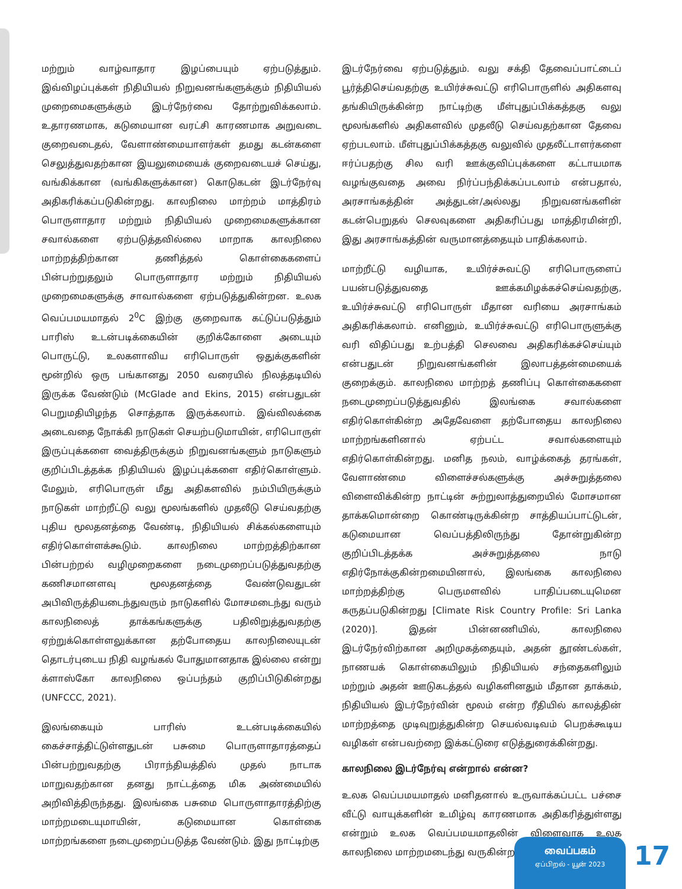மற்றும் வாழ்வாதார இழப்பையும் ஏற்படுத்தும். இவ்விழப்புக்கள் நிதியியல் நிறுவனங்களுக்கும் நிதியியல் முறைமைகளுக்கும் இடர்நேர்வை தோற்றுவிக்கலாம். உதாரணமாக, கடுமையான வரட்சி காரணமாக அறுவடை குறைவடைதல், வேளாண்மையாளர்கள் தமது கடன்களை செலுத்துவதற்கான இயலுமையைக் குறைவடையச் செய்து, வங்கிக்கான (வங்கிகளுக்கான) கொடுகடன் இடர்நேர்வு அதிகரிக்கப்படுகின்றது. காலநிலை மாற்றம் மாத்திரம் பொருளாதார மற்றும் நிதியியல் முறைமைகளுக்கான சவால்களை ஏற்படுத்தவில்லை மாறாக காலநிலை மாற்றத்திற்கான தணித்தல் கொள்கைகளைப் பின்பற்றுதலும் பொருளாதார மற்றும் நிதியியல் முறைமைகளுக்கு சாவால்களை ஏற்படுத்துகின்றன. உலக வெப்பமயமாதல் 2<sup>0</sup>C இற்கு குறைவாக கட்டுப்படுத்தும் பாரிஸ் உடன்படிக்கையின் குறிக்கோளை அடையும் பொருட்டு, உலகளாவிய எரிபொருள் ஒதுக்குகளின் மூன்றில் ஒரு பங்கானது 2050 வரையில் நிலத்தடியில் இருக்க வேண்டும் (McGlade and Ekins, 2015) என்பதுடன் பெறுமதியிழந்த சொத்தாக இருக்கலாம். இவ்விலக்கை அடைவதை நோக்கி நாடுகள் செயற்படுமாயின், எரிபொருள் இருப்புக்களை வைத்திருக்கும் நிறுவனங்களும் நாடுகளும் குறிப்பிடத்தக்க நிதியியல் இழப்புக்களை எதிர்கொள்ளும். மேலும், எரிபொருள் மீது அதிகளவில் நம்பியிருக்கும் நாடுகள் மாற்றீட்டு வலு மூலங்களில் முதலீடு செய்வதற்கு புதிய மூலதனத்தை வேண்டி, நிதியியல் சிக்கல்களையும் எதிர்கொள்ளக்கூடும். காலநிலை மாற்றத்திற்கான பின்பற்றல் வழிமுறைகளை நடைமுறைப்படுத்துவதற்கு கணிசமானளவு மூலதனத்தை வேண்டுவதுடன் அபிவிருத்தியடைந்துவரும் நாடுகளில் மோசமடைந்து வரும் காலநிலைத் தாக்கங்களுக்கு பதிலிறுத்துவதற்கு ஏற்றுக்கொள்ளலுக்கான தற்போதைய காலநிலையுடன் தொடர்புடைய நிதி வழங்கல் போதுமானதாக இல்லை என்று க்ளாஸ்கோ காலநிலை ஒப்பந்தம் குறிப்பிடுகின்றது (UNFCCC, 2021).
இலங்கையும் பாரிஸ் உடன்படிக்கையில் கைச்சாத்திட்டுள்ளதுடன் பசுமை பொருளாதாரத்தைப் பின்பற்றுவதற்கு பிராந்தியத்தில் முதல் நாடாக மாறுவதற்கான தனது நாட்டத்தை மிக அண்மையில் அறிவித்திருந்தது. இலங்கை பசுமை பொருளாதாரத்திற்கு மாற்றமடையுமாயின், கடுமையான கொள்கை மாற்றங்களை நடைமுறைப்படுத்த வேண்டும். இது நாட்டிற்கு
இடர்நேர்வை ஏற்படுத்தும். வலு சக்தி தேவைப்பாட்டைப் பூர்த்திசெய்வதற்கு உயிர்ச்சுவட்டு எரிபொருளில் அதிகளவு தங்கியிருக்கின்ற நாட்டிற்கு மீள்புதுப்பிக்கத்தகு வலு மூலங்களில் அதிகளவில் முதலீடு செய்வதற்கான தேவை ஏற்படலாம். மீள்புதுப்பிக்கத்தகு வலுவில் முதலீட்டாளர்களை ஈர்ப்பதற்கு சில வரி ஊக்குவிப்புக்களை கட்டாயமாக வழங்குவதை அவை நிர்ப்பந்திக்கப்படலாம் என்பதால், அரசாங்கத்தின் அத்துடன்/அல்லது நிறுவனங்களின் கடன்பெறுதல் செலவுகளை அதிகரிப்பது மாத்திரமின்றி, இது அரசாங்கத்தின் வருமானத்தையும் பாதிக்கலாம்.
மாற்றீட்டு வழியாக, உயிர்ச்சுவட்டு எரிபொருளைப் பயன்படுத்துவதை ஊக்கமிழக்கச்செய்வதற்கு, உயிர்ச்சுவட்டு எரிபொருள் மீதான வரியை அரசாங்கம் அதிகரிக்கலாம். எனினும், உயிர்ச்சுவட்டு எரிபொருளுக்கு வரி விதிப்பது உற்பத்தி செலவை அதிகரிக்கச்செய்யும் என்பதுடன் நிறுவனங்களின் இலாபத்தன்மையைக் குறைக்கும். காலநிலை மாற்றத் தணிப்பு கொள்கைகளை நடைமுறைப்படுத்துவதில் இலங்கை சவால்களை எதிர்கொள்கின்ற அதேவேளை தற்போதைய காலநிலை மாற்றங்களினால் ஏற்பட்ட சவால்களையும் எதிர்கொள்கின்றது. மனித நலம், வாழ்க்கைத் தரங்கள், வேளாண்மை விளைச்சல்களுக்கு அச்சுறுத்தலை விளைவிக்கின்ற நாட்டின் சுற்றுலாத்துறையில் மோசமான தாக்கமொன்றை கொண்டிருக்கின்ற சாத்தியப்பாட்டுடன், கடுமையான வெப்பத்திலிருந்து தோன்றுகின்ற குறிப்பிடத்தக்க அச்சுறுத்தலை நாடு எதிர்நோக்குகின்றமையினால், இலங்கை காலநிலை மாற்றத்திற்கு பெருமளவில் பாதிப்படையுமென கருதப்படுகின்றது [Climate Risk Country Profile: Sri Lanka (2020)]. இதன் பின்னணியில், காலநிலை இடர்நேர்விற்கான அறிமுகத்தையும், அதன் தூண்டல்கள், நாணயக் கொள்கையிலும் நிதியியல் சந்தைகளிலும் மற்றும் அதன் ஊடுகடத்தல் வழிகளினதும் மீதான தாக்கம், நிதியியல் இடர்நேர்வின் மூலம் என்ற ரீதியில் காலத்தின் மாற்றத்தை முடிவுறுத்துகின்ற செயல்வடிவம் பெறக்கூடிய வழிகள் என்பவற்றை இக்கட்டுரை எடுத்துரைக்கின்றது.
காலநிலை இடர்நேர்வு என்றால் என்ன?
உலக வெப்பமயமாதல் மனிதனால் உருவாக்கப்பட்ட பச்சை வீட்டு வாயுக்களின் உமிழ்வு காரணமாக அதிகரித்துள்ளது என்றும் உலக வெப்பமயமாதலின் விளைவாக உலக காலநிலை மாற்றமடைந்து வருகின்றது
வைப்பகம்
ஏப்பிறல் - யூன் 2023
17